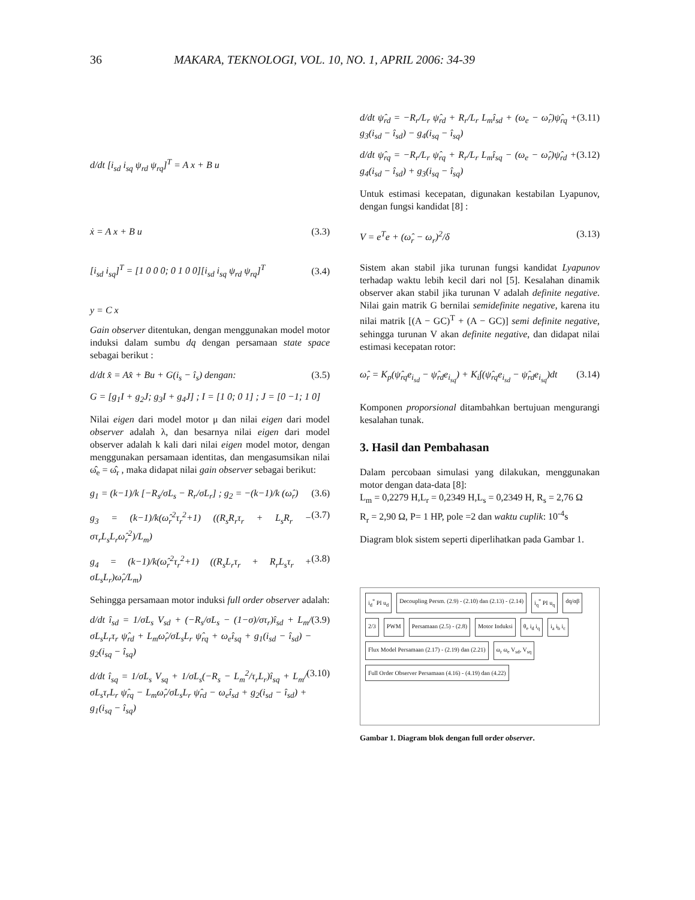36 MAKARA, TEKNOLOGI, VOL. 10, NO. 1, APRIL 2006: 34-39
d/dt [i<sub>sd</sub> i<sub>sq</sub> ψ<sub>rd</sub> ψ<sub>rq</sub>]<sup>T</sup> = A x + B u
ẋ = A x + B u (3.3)
[i<sub>sd</sub> i<sub>sq</sub>]<sup>T</sup> = [1 0 0 0; 0 1 0 0][i<sub>sd</sub> i<sub>sq</sub> ψ<sub>rd</sub> ψ<sub>rq</sub>]<sup>T</sup> (3.4)
y = C x
Gain observer ditentukan, dengan menggunakan model motor induksi dalam sumbu dq dengan persamaan state space sebagai berikut :
d/dt x̂ = Ax̂ + Bu + G(i<sub>s</sub> − î<sub>s</sub>) dengan: (3.5)
G = [g<sub>1</sub>I + g<sub>2</sub>J; g<sub>3</sub>I + g<sub>4</sub>J] ; I = [1 0; 0 1] ; J = [0 −1; 1 0]
Nilai eigen dari model motor μ dan nilai eigen dari model observer adalah λ, dan besarnya nilai eigen dari model observer adalah k kali dari nilai eigen model motor, dengan menggunakan persamaan identitas, dan mengasumsikan nilai ω̂<sub>e</sub> = ω̂<sub>r</sub> , maka didapat nilai gain observer sebagai berikut:
g<sub>1</sub> = (k−1)/k [−R<sub>s</sub>/σL<sub>s</sub> − R<sub>r</sub>/σL<sub>r</sub>] ; g<sub>2</sub> = −(k−1)/k (ω̂<sub>r</sub>) (3.6)
g<sub>3</sub> = (k−1)/k(ω̂<sub>r</sub><sup>2</sup>τ<sub>r</sub><sup>2</sup>+1) ((R<sub>s</sub>R<sub>r</sub>τ<sub>r</sub> + L<sub>s</sub>R<sub>r</sub> − στ<sub>r</sub>L<sub>s</sub>L<sub>r</sub>ω̂<sub>r</sub><sup>2</sup>)/L<sub>m</sub>) (3.7)
g<sub>4</sub> = (k−1)/k(ω̂<sub>r</sub><sup>2</sup>τ<sub>r</sub><sup>2</sup>+1) ((R<sub>s</sub>L<sub>r</sub>τ<sub>r</sub> + R<sub>r</sub>L<sub>s</sub>τ<sub>r</sub> + σL<sub>s</sub>L<sub>r</sub>)ω̂<sub>r</sub>/L<sub>m</sub>) (3.8)
Sehingga persamaan motor induksi full order observer adalah:
d/dt î<sub>sd</sub> = 1/σL<sub>s</sub> V<sub>sd</sub> + (−R<sub>s</sub>/σL<sub>s</sub> − (1−σ)/στ<sub>r</sub>)î<sub>sd</sub> + L<sub>m</sub>/σL<sub>s</sub>L<sub>r</sub>τ<sub>r</sub> ψ̂<sub>rd</sub> + L<sub>m</sub>ω̂<sub>r</sub>/σL<sub>s</sub>L<sub>r</sub> ψ̂<sub>rq</sub> + ω<sub>e</sub>î<sub>sq</sub> + g<sub>1</sub>(i<sub>sd</sub> − î<sub>sd</sub>) − g<sub>2</sub>(i<sub>sq</sub> − î<sub>sq</sub>) (3.9)
d/dt î<sub>sq</sub> = 1/σL<sub>s</sub> V<sub>sq</sub> + 1/σL<sub>s</sub>(−R<sub>s</sub> − L<sub>m</sub><sup>2</sup>/τ<sub>r</sub>L<sub>r</sub>)î<sub>sq</sub> + L<sub>m</sub>/σL<sub>s</sub>τ<sub>r</sub>L<sub>r</sub> ψ̂<sub>rq</sub> − L<sub>m</sub>ω̂<sub>r</sub>/σL<sub>s</sub>L<sub>r</sub> ψ̂<sub>rd</sub> − ω<sub>e</sub>î<sub>sd</sub> + g<sub>2</sub>(i<sub>sd</sub> − î<sub>sd</sub>) + g<sub>1</sub>(i<sub>sq</sub> − î<sub>sq</sub>) (3.10)
d/dt ψ̂<sub>rd</sub> = −R<sub>r</sub>/L<sub>r</sub> ψ̂<sub>rd</sub> + R<sub>r</sub>/L<sub>r</sub> L<sub>m</sub>î<sub>sd</sub> + (ω<sub>e</sub> − ω̂<sub>r</sub>)ψ̂<sub>rq</sub> + g<sub>3</sub>(i<sub>sd</sub> − î<sub>sd</sub>) − g<sub>4</sub>(i<sub>sq</sub> − î<sub>sq</sub>) (3.11)
d/dt ψ̂<sub>rq</sub> = −R<sub>r</sub>/L<sub>r</sub> ψ̂<sub>rq</sub> + R<sub>r</sub>/L<sub>r</sub> L<sub>m</sub>î<sub>sq</sub> − (ω<sub>e</sub> − ω̂<sub>r</sub>)ψ̂<sub>rd</sub> + g<sub>4</sub>(i<sub>sd</sub> − î<sub>sd</sub>) + g<sub>3</sub>(i<sub>sq</sub> − î<sub>sq</sub>) (3.12)
Untuk estimasi kecepatan, digunakan kestabilan Lyapunov, dengan fungsi kandidat [8] :
V = e<sup>T</sup>e + (ω̂<sub>r</sub> − ω<sub>r</sub>)<sup>2</sup>/δ (3.13)
Sistem akan stabil jika turunan fungsi kandidat Lyapunov terhadap waktu lebih kecil dari nol [5]. Kesalahan dinamik observer akan stabil jika turunan V adalah definite negative. Nilai gain matrik G bernilai semidefinite negative, karena itu nilai matrik [(A − GC)<sup>T</sup> + (A − GC)] semi definite negative, sehingga turunan V akan definite negative, dan didapat nilai estimasi kecepatan rotor:
ω̂<sub>r</sub> = K<sub>p</sub>(ψ̂<sub>rq</sub>e<sub>i<sub>sd</sub></sub> − ψ̂<sub>rd</sub>e<sub>i<sub>sq</sub></sub>) + K<sub>i</sub>∫(ψ̂<sub>rq</sub>e<sub>i<sub>sd</sub></sub> − ψ̂<sub>rd</sub>e<sub>i<sub>sq</sub></sub>)dt (3.14)
Komponen proporsional ditambahkan bertujuan mengurangi kesalahan tunak.
3. Hasil dan Pembahasan
Dalam percobaan simulasi yang dilakukan, menggunakan motor dengan data-data [8]:
L<sub>m</sub> = 0,2279 H,L<sub>r</sub> = 0,2349 H,L<sub>s</sub> = 0,2349 H, R<sub>s</sub> = 2,76 Ω
R<sub>r</sub> = 2,90 Ω, P= 1 HP, pole =2 dan waktu cuplik: 10<sup>-4</sup>s
Diagram blok sistem seperti diperlihatkan pada Gambar 1.
i<sub>d</sub><sup>*</sup> PI u<sub>d</sub>
Decoupling Persm. (2.9) - (2.10) dan (2.13) - (2.14)
i<sub>q</sub><sup>*</sup> PI u<sub>q</sub>
dq/αβ
2/3
PWM
Persamaan (2.5) - (2.8)
Motor Induksi
θ<sub>e</sub> i<sub>d</sub> i<sub>q</sub>
i<sub>a</sub> i<sub>b</sub> i<sub>c</sub>
Flux Model Persamaan (2.17) - (2.19) dan (2.21)
ω<sub>r</sub> ω<sub>e</sub> V<sub>sd</sub>, V<sub>sq</sub>
Full Order Observer Persamaan (4.16) - (4.19) dan (4.22)
Gambar 1. Diagram blok dengan full order observer.